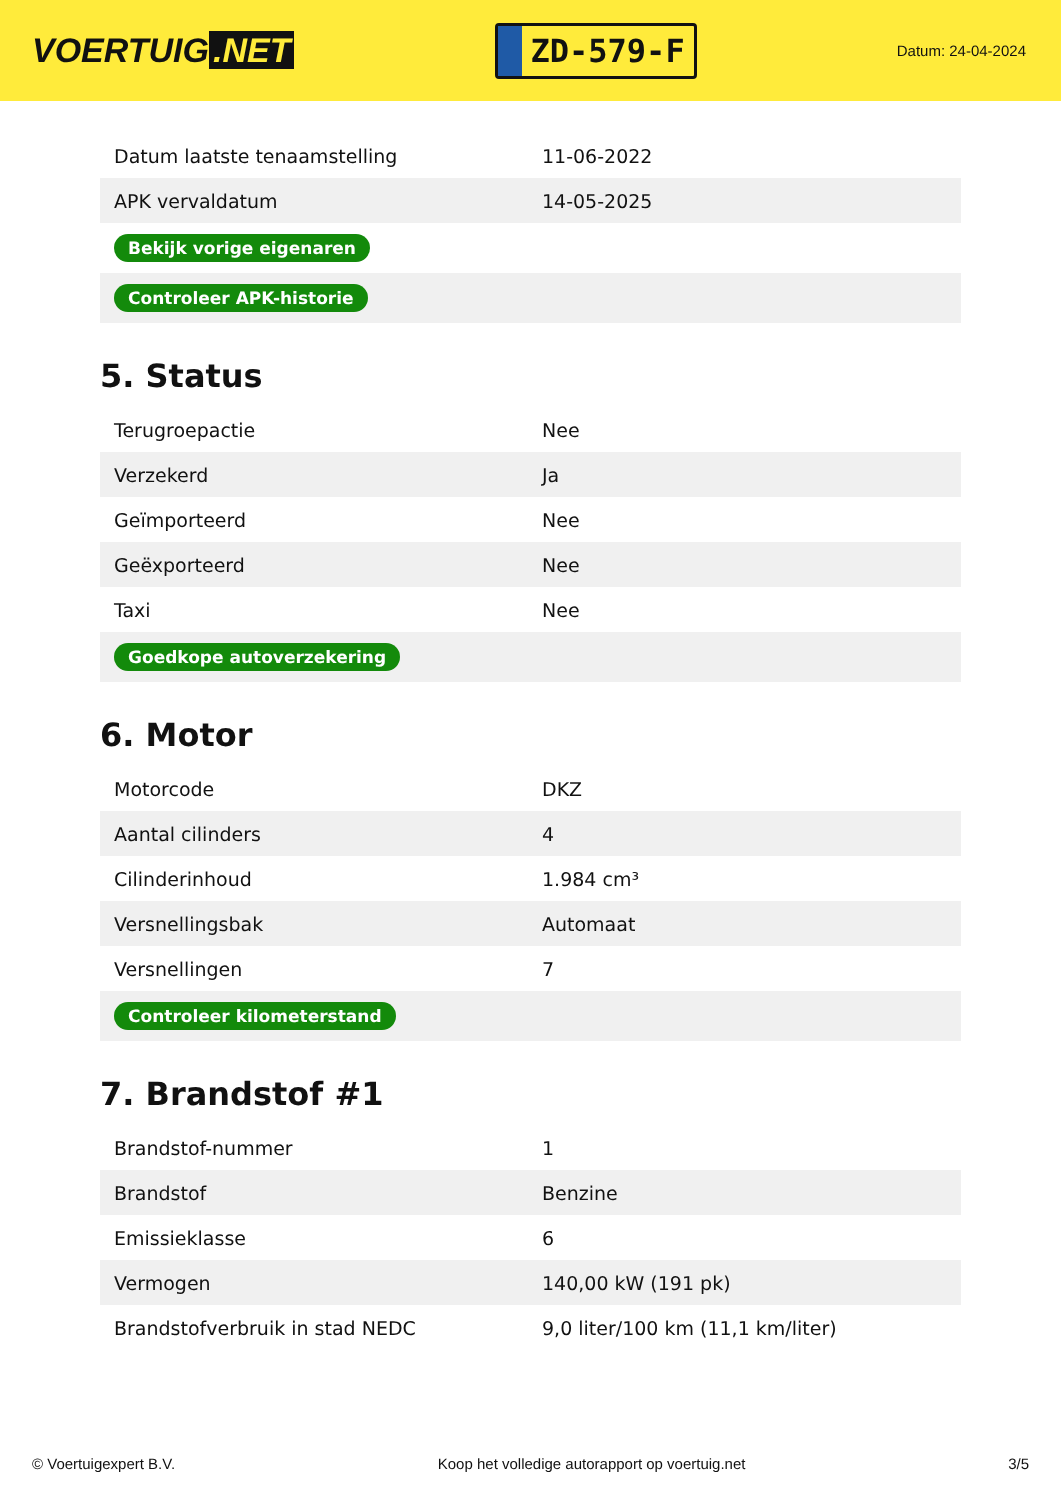VOERTUIG.NET
ZD-579-F
Datum: 24-04-2024
| Datum laatste tenaamstelling | 11-06-2022 |
| APK vervaldatum | 14-05-2025 |
| Bekijk vorige eigenaren | |
| Controleer APK-historie | |
5. Status
| Terugroepactie | Nee |
| Verzekerd | Ja |
| Geïmporteerd | Nee |
| Geëxporteerd | Nee |
| Taxi | Nee |
| Goedkope autoverzekering | |
6. Motor
| Motorcode | DKZ |
| Aantal cilinders | 4 |
| Cilinderinhoud | 1.984 cm³ |
| Versnellingsbak | Automaat |
| Versnellingen | 7 |
| Controleer kilometerstand | |
7. Brandstof #1
| Brandstof-nummer | 1 |
| Brandstof | Benzine |
| Emissieklasse | 6 |
| Vermogen | 140,00 kW (191 pk) |
| Brandstofverbruik in stad NEDC | 9,0 liter/100 km (11,1 km/liter) |
© Voertuigexpert B.V. Koop het volledige autorapport op voertuig.net 3/5